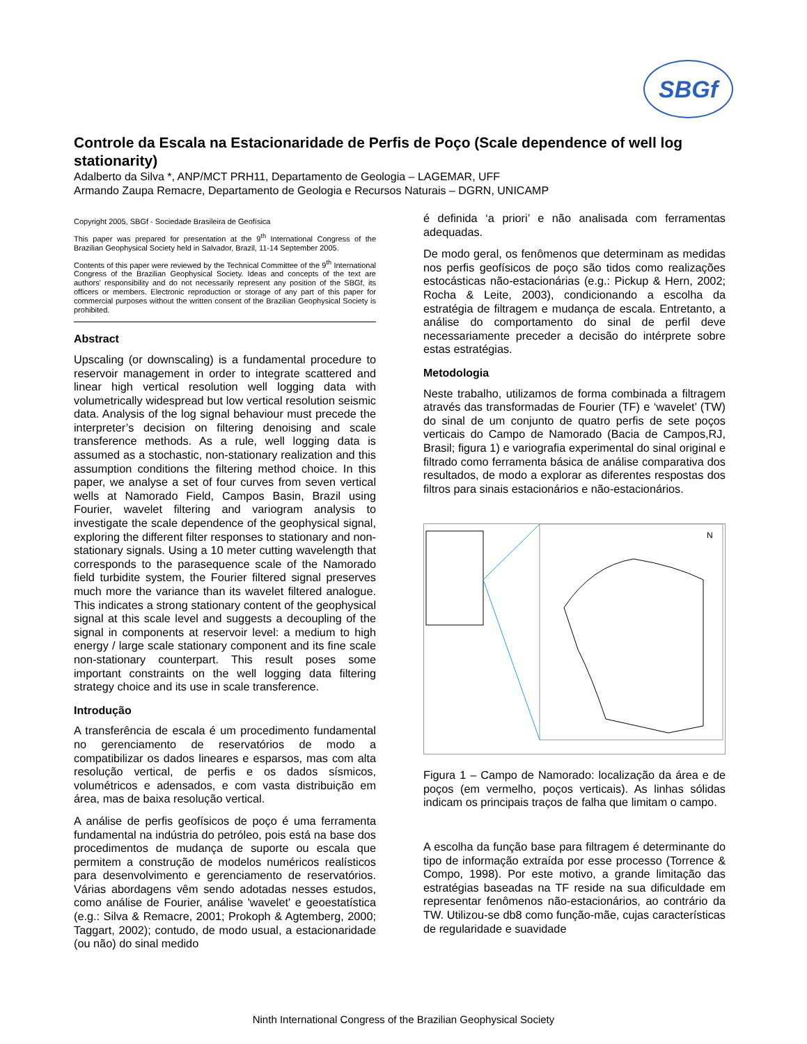SBGf
Controle da Escala na Estacionaridade de Perfis de Poço (Scale dependence of well log stationarity)
Adalberto da Silva *, ANP/MCT PRH11, Departamento de Geologia – LAGEMAR, UFF
Armando Zaupa Remacre, Departamento de Geologia e Recursos Naturais – DGRN, UNICAMP
Copyright 2005, SBGf - Sociedade Brasileira de Geofísica
This paper was prepared for presentation at the 9<sup>th</sup> International Congress of the Brazilian Geophysical Society held in Salvador, Brazil, 11-14 September 2005.
Contents of this paper were reviewed by the Technical Committee of the 9<sup>th</sup> International Congress of the Brazilian Geophysical Society. Ideas and concepts of the text are authors' responsibility and do not necessarily represent any position of the SBGf, its officers or members. Electronic reproduction or storage of any part of this paper for commercial purposes without the written consent of the Brazilian Geophysical Society is prohibited.
Abstract
Upscaling (or downscaling) is a fundamental procedure to reservoir management in order to integrate scattered and linear high vertical resolution well logging data with volumetrically widespread but low vertical resolution seismic data. Analysis of the log signal behaviour must precede the interpreter’s decision on filtering denoising and scale transference methods. As a rule, well logging data is assumed as a stochastic, non-stationary realization and this assumption conditions the filtering method choice. In this paper, we analyse a set of four curves from seven vertical wells at Namorado Field, Campos Basin, Brazil using Fourier, wavelet filtering and variogram analysis to investigate the scale dependence of the geophysical signal, exploring the different filter responses to stationary and non-stationary signals. Using a 10 meter cutting wavelength that corresponds to the parasequence scale of the Namorado field turbidite system, the Fourier filtered signal preserves much more the variance than its wavelet filtered analogue. This indicates a strong stationary content of the geophysical signal at this scale level and suggests a decoupling of the signal in components at reservoir level: a medium to high energy / large scale stationary component and its fine scale non-stationary counterpart. This result poses some important constraints on the well logging data filtering strategy choice and its use in scale transference.
Introdução
A transferência de escala é um procedimento fundamental no gerenciamento de reservatórios de modo a compatibilizar os dados lineares e esparsos, mas com alta resolução vertical, de perfis e os dados sísmicos, volumétricos e adensados, e com vasta distribuição em área, mas de baixa resolução vertical.
A análise de perfis geofísicos de poço é uma ferramenta fundamental na indústria do petróleo, pois está na base dos procedimentos de mudança de suporte ou escala que permitem a construção de modelos numéricos realísticos para desenvolvimento e gerenciamento de reservatórios. Várias abordagens vêm sendo adotadas nesses estudos, como análise de Fourier, análise 'wavelet' e geoestatística (e.g.: Silva & Remacre, 2001; Prokoph & Agtemberg, 2000; Taggart, 2002); contudo, de modo usual, a estacionaridade (ou não) do sinal medido
é definida ‘a priori’ e não analisada com ferramentas adequadas.
De modo geral, os fenômenos que determinam as medidas nos perfis geofísicos de poço são tidos como realizações estocásticas não-estacionárias (e.g.: Pickup & Hern, 2002; Rocha & Leite, 2003), condicionando a escolha da estratégia de filtragem e mudança de escala. Entretanto, a análise do comportamento do sinal de perfil deve necessariamente preceder a decisão do intérprete sobre estas estratégias.
Metodologia
Neste trabalho, utilizamos de forma combinada a filtragem através das transformadas de Fourier (TF) e ‘wavelet’ (TW) do sinal de um conjunto de quatro perfis de sete poços verticais do Campo de Namorado (Bacia de Campos,RJ, Brasil; figura 1) e variografia experimental do sinal original e filtrado como ferramenta básica de análise comparativa dos resultados, de modo a explorar as diferentes respostas dos filtros para sinais estacionários e não-estacionários.
N
Figura 1 – Campo de Namorado: localização da área e de poços (em vermelho, poços verticais). As linhas sólidas indicam os principais traços de falha que limitam o campo.
A escolha da função base para filtragem é determinante do tipo de informação extraída por esse processo (Torrence & Compo, 1998). Por este motivo, a grande limitação das estratégias baseadas na TF reside na sua dificuldade em representar fenômenos não-estacionários, ao contrário da TW. Utilizou-se db8 como função-mãe, cujas características de regularidade e suavidade
Ninth International Congress of the Brazilian Geophysical Society